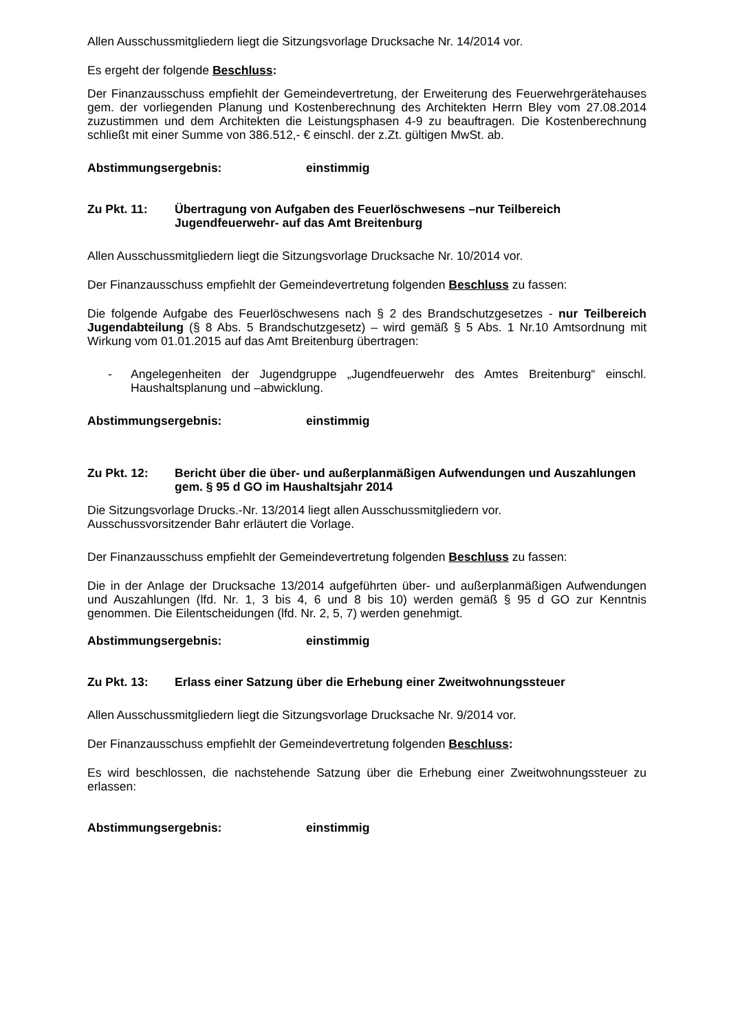Allen Ausschussmitgliedern liegt die Sitzungsvorlage Drucksache Nr. 14/2014 vor.
Es ergeht der folgende Beschluss:
Der Finanzausschuss empfiehlt der Gemeindevertretung, der Erweiterung des Feuerwehrgerätehauses gem. der vorliegenden Planung und Kostenberechnung des Architekten Herrn Bley vom 27.08.2014 zuzustimmen und dem Architekten die Leistungsphasen 4-9 zu beauftragen. Die Kostenberechnung schließt mit einer Summe von 386.512,- € einschl. der z.Zt. gültigen MwSt. ab.
Abstimmungsergebnis: einstimmig
Zu Pkt. 11: Übertragung von Aufgaben des Feuerlöschwesens –nur Teilbereich Jugendfeuerwehr- auf das Amt Breitenburg
Allen Ausschussmitgliedern liegt die Sitzungsvorlage Drucksache Nr. 10/2014 vor.
Der Finanzausschuss empfiehlt der Gemeindevertretung folgenden Beschluss zu fassen:
Die folgende Aufgabe des Feuerlöschwesens nach § 2 des Brandschutzgesetzes - nur Teilbereich Jugendabteilung (§ 8 Abs. 5 Brandschutzgesetz) – wird gemäß § 5 Abs. 1 Nr.10 Amtsordnung mit Wirkung vom 01.01.2015 auf das Amt Breitenburg übertragen:
- Angelegenheiten der Jugendgruppe „Jugendfeuerwehr des Amtes Breitenburg“ einschl. Haushaltsplanung und –abwicklung.
Abstimmungsergebnis: einstimmig
Zu Pkt. 12: Bericht über die über- und außerplanmäßigen Aufwendungen und Auszahlungen gem. § 95 d GO im Haushaltsjahr 2014
Die Sitzungsvorlage Drucks.-Nr. 13/2014 liegt allen Ausschussmitgliedern vor.
Ausschussvorsitzender Bahr erläutert die Vorlage.
Der Finanzausschuss empfiehlt der Gemeindevertretung folgenden Beschluss zu fassen:
Die in der Anlage der Drucksache 13/2014 aufgeführten über- und außerplanmäßigen Aufwendungen und Auszahlungen (lfd. Nr. 1, 3 bis 4, 6 und 8 bis 10) werden gemäß § 95 d GO zur Kenntnis genommen. Die Eilentscheidungen (lfd. Nr. 2, 5, 7) werden genehmigt.
Abstimmungsergebnis: einstimmig
Zu Pkt. 13: Erlass einer Satzung über die Erhebung einer Zweitwohnungssteuer
Allen Ausschussmitgliedern liegt die Sitzungsvorlage Drucksache Nr. 9/2014 vor.
Der Finanzausschuss empfiehlt der Gemeindevertretung folgenden Beschluss:
Es wird beschlossen, die nachstehende Satzung über die Erhebung einer Zweitwohnungssteuer zu erlassen:
Abstimmungsergebnis: einstimmig